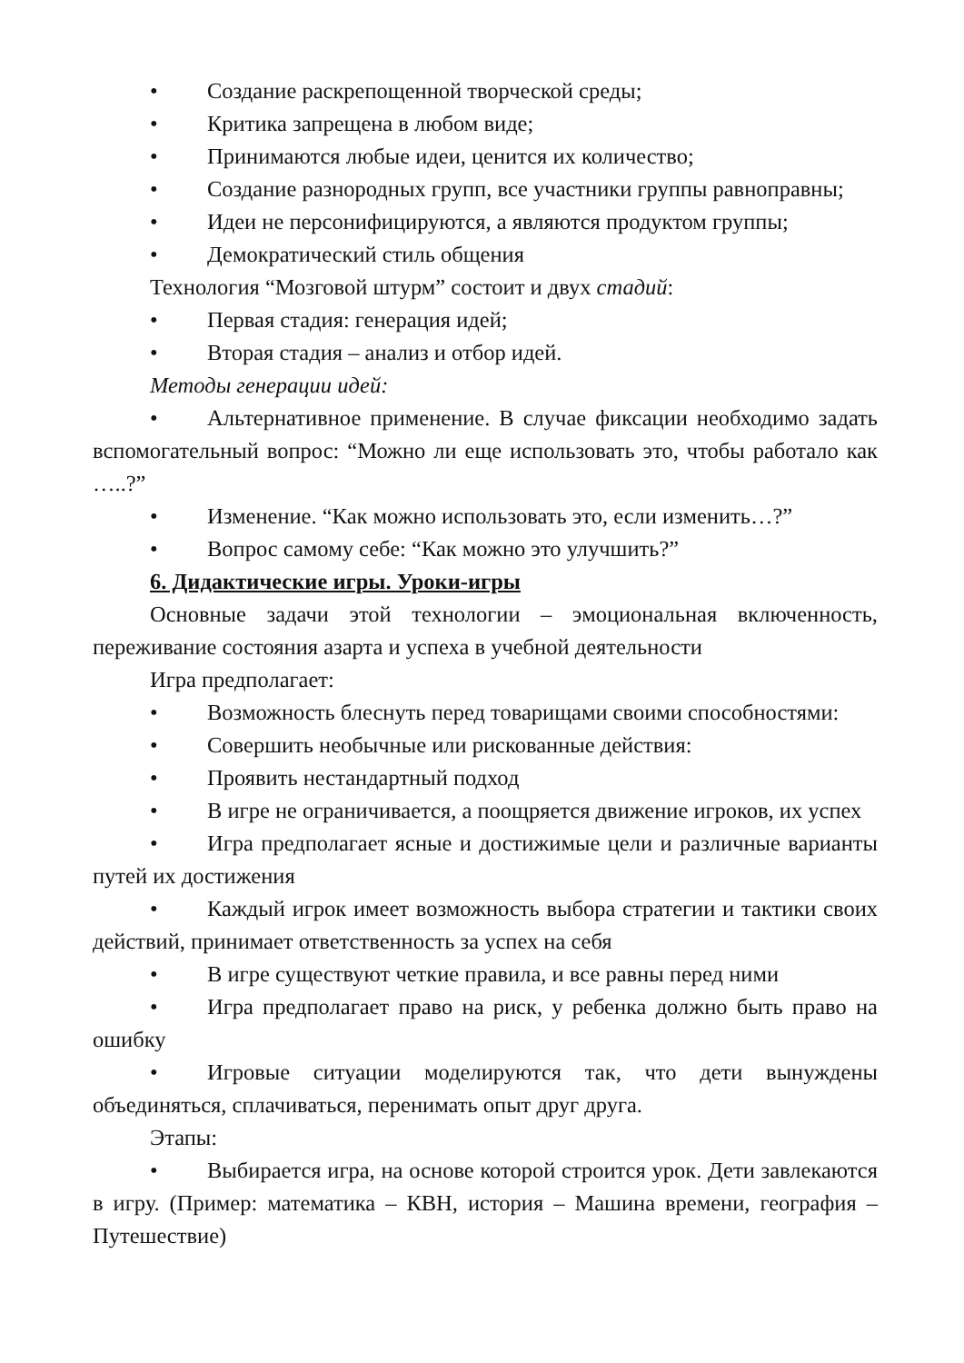• Создание раскрепощенной творческой среды;
• Критика запрещена в любом виде;
• Принимаются любые идеи, ценится их количество;
• Создание разнородных групп, все участники группы равноправны;
• Идеи не персонифицируются, а являются продуктом группы;
• Демократический стиль общения
Технология “Мозговой штурм” состоит и двух стадий:
• Первая стадия: генерация идей;
• Вторая стадия – анализ и отбор идей.
Методы генерации идей:
• Альтернативное применение. В случае фиксации необходимо задать вспомогательный вопрос: “Можно ли еще использовать это, чтобы работало как …..?”
• Изменение. “Как можно использовать это, если изменить…?”
• Вопрос самому себе: “Как можно это улучшить?”
6. Дидактические игры. Уроки-игры
Основные задачи этой технологии – эмоциональная включенность, переживание состояния азарта и успеха в учебной деятельности
Игра предполагает:
• Возможность блеснуть перед товарищами своими способностями:
• Совершить необычные или рискованные действия:
• Проявить нестандартный подход
• В игре не ограничивается, а поощряется движение игроков, их успех
• Игра предполагает ясные и достижимые цели и различные варианты путей их достижения
• Каждый игрок имеет возможность выбора стратегии и тактики своих действий, принимает ответственность за успех на себя
• В игре существуют четкие правила, и все равны перед ними
• Игра предполагает право на риск, у ребенка должно быть право на ошибку
• Игровые ситуации моделируются так, что дети вынуждены объединяться, сплачиваться, перенимать опыт друг друга.
Этапы:
• Выбирается игра, на основе которой строится урок. Дети завлекаются в игру. (Пример: математика – КВН, история – Машина времени, география – Путешествие)